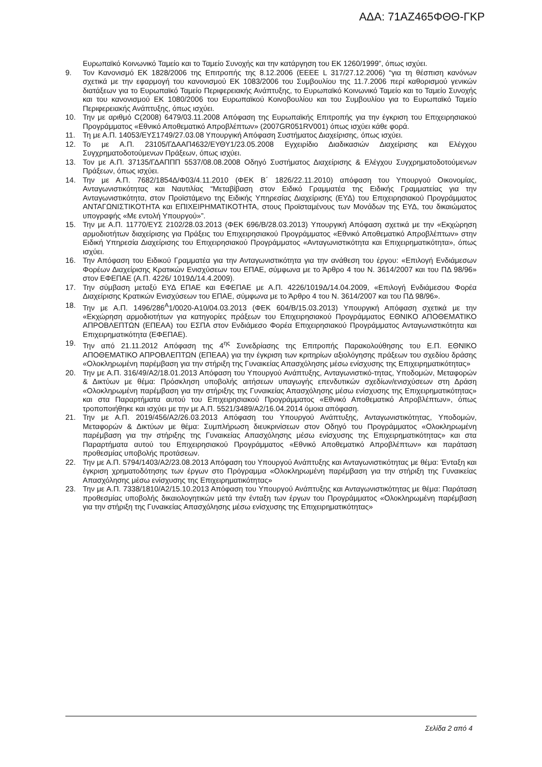ΑΔΑ: 71ΑΖ465ΦΘΘ-ΓΚΡ
Ευρωπαϊκό Κοινωνικό Ταμείο και το Ταμείο Συνοχής και την κατάργηση του ΕΚ 1260/1999”, όπως ισχύει.
9. Τον Κανονισμό ΕΚ 1828/2006 της Επιτροπής της 8.12.2006 (ΕΕΕΕ L 317/27.12.2006) “για τη θέσπιση κανόνων σχετικά με την εφαρμογή του κανονισμού ΕΚ 1083/2006 του Συμβουλίου της 11.7.2006 περί καθορισμού γενικών διατάξεων για το Ευρωπαϊκό Ταμείο Περιφερειακής Ανάπτυξης, το Ευρωπαϊκό Κοινωνικό Ταμείο και το Ταμείο Συνοχής και του κανονισμού ΕΚ 1080/2006 του Ευρωπαϊκού Κοινοβουλίου και του Συμβουλίου για το Ευρωπαϊκό Ταμείο Περιφερειακής Ανάπτυξης, όπως ισχύει.
10. Την με αριθμό C(2008) 6479/03.11.2008 Απόφαση της Ευρωπαϊκής Επιτροπής για την έγκριση του Επιχειρησιακού Προγράμματος «Εθνικό Αποθεματικό Απροβλέπτων» (2007GR051RV001) όπως ισχύει κάθε φορά.
11. Τη με Α.Π. 14053/ΕΥΣ1749/27.03.08 Υπουργική Απόφαση Συστήματος Διαχείρισης, όπως ισχύει.
12. Το με Α.Π. 23105/ΓΔΑΑΠ4632/ΕΥΘΥ1/23.05.2008 Εγχειρίδιο Διαδικασιών Διαχείρισης και Ελέγχου Συγχρηματοδοτούμενων Πράξεων, όπως ισχύει.
13. Τον με Α.Π. 37135/ΓΔΑΠΠΠ 5537/08.08.2008 Οδηγό Συστήματος Διαχείρισης & Ελέγχου Συγχρηματοδοτούμενων Πράξεων, όπως ισχύει.
14. Την με Α.Π. 7682/1854Δ/Φ03/4.11.2010 (ΦΕΚ Β΄ 1826/22.11.2010) απόφαση του Υπουργού Οικονομίας, Ανταγωνιστικότητας και Ναυτιλίας “Μεταβίβαση στον Ειδικό Γραμματέα της Ειδικής Γραμματείας για την Ανταγωνιστικότητα, στον Προϊστάμενο της Ειδικής Υπηρεσίας Διαχείρισης (ΕΥΔ) του Επιχειρησιακού Προγράμματος ΑΝΤΑΓΩΝΙΣΤΙΚΟΤΗΤΑ και ΕΠΙΧΕΙΡΗΜΑΤΙΚΟΤΗΤΑ, στους Προϊσταμένους των Μονάδων της ΕΥΔ, του δικαιώματος υπογραφής «Με εντολή Υπουργού»”.
15. Την με Α.Π. 11770/ΕΥΣ 2102/28.03.2013 (ΦΕΚ 696/Β/28.03.2013) Υπουργική Απόφαση σχετικά με την «Εκχώρηση αρμοδιοτήτων διαχείρισης για Πράξεις του Επιχειρησιακού Προγράμματος «Εθνικό Αποθεματικό Απροβλέπτων» στην Ειδική Υπηρεσία Διαχείρισης του Επιχειρησιακού Προγράμματος «Ανταγωνιστικότητα και Επιχειρηματικότητα», όπως ισχύει.
16. Την Απόφαση του Ειδικού Γραμματέα για την Ανταγωνιστικότητα για την ανάθεση του έργου: «Επιλογή Ενδιάμεσων Φορέων Διαχείρισης Κρατικών Ενισχύσεων του ΕΠΑΕ, σύμφωνα με το Άρθρο 4 του Ν. 3614/2007 και του ΠΔ 98/96» στον ΕΦΕΠΑΕ (Α.Π. 4226/ 1019Δ/14.4.2009).
17. Την σύμβαση μεταξύ ΕΥΔ ΕΠΑΕ και ΕΦΕΠΑΕ με Α.Π. 4226/1019Δ/14.04.2009, «Επιλογή Ενδιάμεσου Φορέα Διαχείρισης Κρατικών Ενισχύσεων του ΕΠΑΕ, σύμφωνα με το Άρθρο 4 του Ν. 3614/2007 και του ΠΔ 98/96».
18. Την με Α.Π. 1496/286<sup>Α</sup>1/0020-Α10/04.03.2013 (ΦΕΚ 604/Β/15.03.2013) Υπουργική Απόφαση σχετικά με την «Εκχώρηση αρμοδιοτήτων για κατηγορίες πράξεων του Επιχειρησιακού Προγράμματος ΕΘΝΙΚΟ ΑΠΟΘΕΜΑΤΙΚΟ ΑΠΡΟΒΛΕΠΤΩΝ (ΕΠΕΑΑ) του ΕΣΠΑ στον Ενδιάμεσο Φορέα Επιχειρησιακού Προγράμματος Ανταγωνιστικότητα και Επιχειρηματικότητα (ΕΦΕΠΑΕ).
19. Την από 21.11.2012 Απόφαση της 4<sup>ης</sup> Συνεδρίασης της Επιτροπής Παρακολούθησης του Ε.Π. ΕΘΝΙΚΟ ΑΠΟΘΕΜΑΤΙΚΟ ΑΠΡΟΒΛΕΠΤΩΝ (ΕΠΕΑΑ) για την έγκριση των κριτηρίων αξιολόγησης πράξεων του σχεδίου δράσης «Ολοκληρωμένη παρέμβαση για την στήριξη της Γυναικείας Απασχόλησης μέσω ενίσχυσης της Επιχειρηματικότητας»
20. Την με Α.Π. 316/49/Α2/18.01.2013 Απόφαση του Υπουργού Ανάπτυξης, Ανταγωνιστικό-τητας, Υποδομών, Μεταφορών & Δικτύων με θέμα: Πρόσκληση υποβολής αιτήσεων υπαγωγής επενδυτικών σχεδίων/ενισχύσεων στη Δράση «Ολοκληρωμένη παρέμβαση για την στήριξης της Γυναικείας Απασχόλησης μέσω ενίσχυσης της Επιχειρηματικότητας» και στα Παραρτήματα αυτού του Επιχειρησιακού Προγράμματος «Εθνικό Αποθεματικό Απροβλέπτων», όπως τροποποιήθηκε και ισχύει με την με Α.Π. 5521/3489/Α2/16.04.2014 όμοια απόφαση.
21. Την με Α.Π. 2019/456/Α2/26.03.2013 Απόφαση του Υπουργού Ανάπτυξης, Ανταγωνιστικότητας, Υποδομών, Μεταφορών & Δικτύων με θέμα: Συμπλήρωση διευκρινίσεων στον Οδηγό του Προγράμματος «Ολοκληρωμένη παρέμβαση για την στήριξης της Γυναικείας Απασχόλησης μέσω ενίσχυσης της Επιχειρηματικότητας» και στα Παραρτήματα αυτού του Επιχειρησιακού Προγράμματος «Εθνικό Αποθεματικό Απροβλέπτων» και παράταση προθεσμίας υποβολής προτάσεων.
22. Την με Α.Π. 5794/1403/Α2/23.08.2013 Απόφαση του Υπουργού Ανάπτυξης και Ανταγωνιστικότητας με θέμα: Ένταξη και έγκριση χρηματοδότησης των έργων στο Πρόγραμμα «Ολοκληρωμένη παρέμβαση για την στήριξη της Γυναικείας Απασχόλησης μέσω ενίσχυσης της Επιχειρηματικότητας»
23. Την με Α.Π. 7338/1810/Α2/15.10.2013 Απόφαση του Υπουργού Ανάπτυξης και Ανταγωνιστικότητας με θέμα: Παράταση προθεσμίας υποβολής δικαιολογητικών μετά την ένταξη των έργων του Προγράμματος «Ολοκληρωμένη παρέμβαση για την στήριξη της Γυναικείας Απασχόλησης μέσω ενίσχυσης της Επιχειρηματικότητας»
Σελίδα 2 από 4